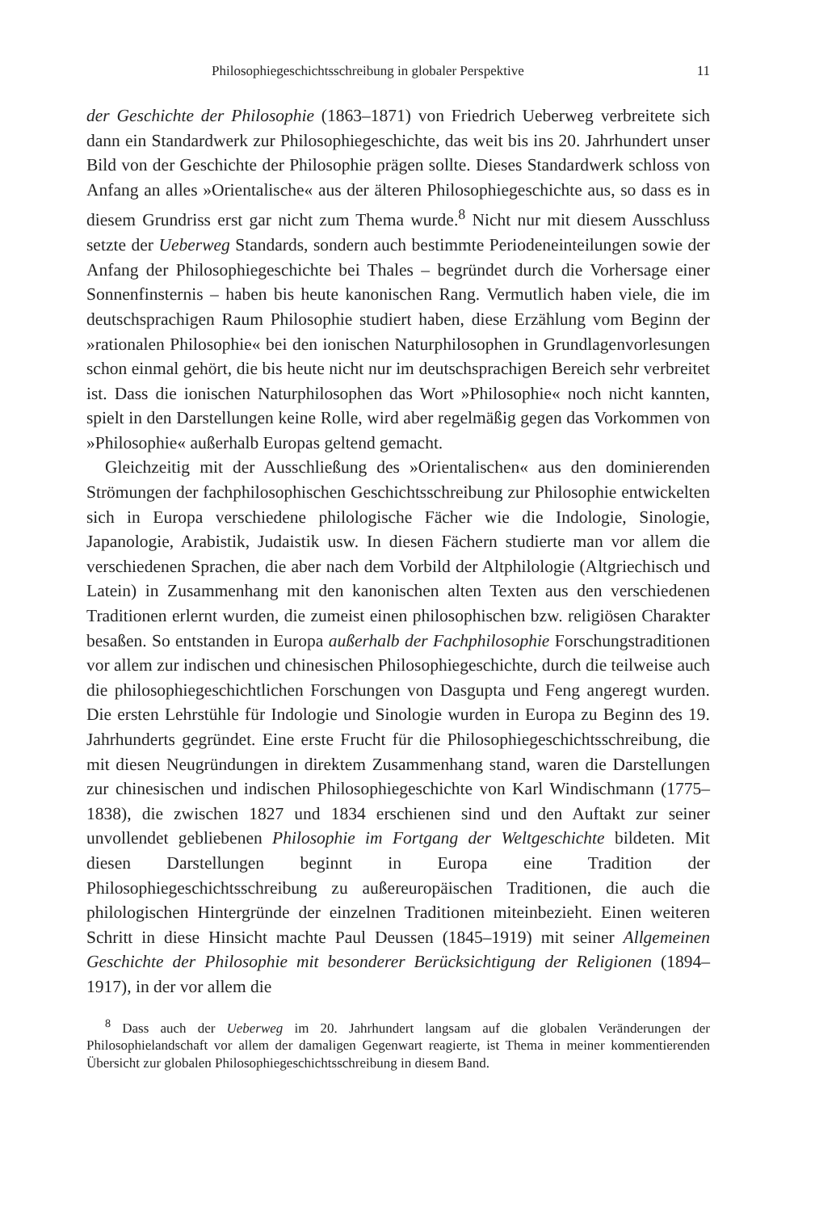Philosophiegeschichtsschreibung in globaler Perspektive 11
der Geschichte der Philosophie (1863–1871) von Friedrich Ueberweg verbreitete sich dann ein Standardwerk zur Philosophiegeschichte, das weit bis ins 20. Jahrhundert unser Bild von der Geschichte der Philosophie prägen sollte. Dieses Standardwerk schloss von Anfang an alles »Orientalische« aus der älteren Philosophiegeschichte aus, so dass es in diesem Grundriss erst gar nicht zum Thema wurde.<sup>8</sup> Nicht nur mit diesem Ausschluss setzte der Ueberweg Standards, sondern auch bestimmte Periodeneinteilungen sowie der Anfang der Philosophiegeschichte bei Thales – begründet durch die Vorhersage einer Sonnenfinsternis – haben bis heute kanonischen Rang. Vermutlich haben viele, die im deutschsprachigen Raum Philosophie studiert haben, diese Erzählung vom Beginn der »rationalen Philosophie« bei den ionischen Naturphilosophen in Grundlagenvorlesungen schon einmal gehört, die bis heute nicht nur im deutschsprachigen Bereich sehr verbreitet ist. Dass die ionischen Naturphilosophen das Wort »Philosophie« noch nicht kannten, spielt in den Darstellungen keine Rolle, wird aber regelmäßig gegen das Vorkommen von »Philosophie« außerhalb Europas geltend gemacht.
Gleichzeitig mit der Ausschließung des »Orientalischen« aus den dominierenden Strömungen der fachphilosophischen Geschichtsschreibung zur Philosophie entwickelten sich in Europa verschiedene philologische Fächer wie die Indologie, Sinologie, Japanologie, Arabistik, Judaistik usw. In diesen Fächern studierte man vor allem die verschiedenen Sprachen, die aber nach dem Vorbild der Altphilologie (Altgriechisch und Latein) in Zusammenhang mit den kanonischen alten Texten aus den verschiedenen Traditionen erlernt wurden, die zumeist einen philosophischen bzw. religiösen Charakter besaßen. So entstanden in Europa außerhalb der Fachphilosophie Forschungstraditionen vor allem zur indischen und chinesischen Philosophiegeschichte, durch die teilweise auch die philosophiegeschichtlichen Forschungen von Dasgupta und Feng angeregt wurden. Die ersten Lehrstühle für Indologie und Sinologie wurden in Europa zu Beginn des 19. Jahrhunderts gegründet. Eine erste Frucht für die Philosophiegeschichtsschreibung, die mit diesen Neugründungen in direktem Zusammenhang stand, waren die Darstellungen zur chinesischen und indischen Philosophiegeschichte von Karl Windischmann (1775–1838), die zwischen 1827 und 1834 erschienen sind und den Auftakt zur seiner unvollendet gebliebenen Philosophie im Fortgang der Weltgeschichte bildeten. Mit diesen Darstellungen beginnt in Europa eine Tradition der Philosophiegeschichtsschreibung zu außereuropäischen Traditionen, die auch die philologischen Hintergründe der einzelnen Traditionen miteinbezieht. Einen weiteren Schritt in diese Hinsicht machte Paul Deussen (1845–1919) mit seiner Allgemeinen Geschichte der Philosophie mit besonderer Berücksichtigung der Religionen (1894–1917), in der vor allem die
<sup>8</sup> Dass auch der Ueberweg im 20. Jahrhundert langsam auf die globalen Veränderungen der Philosophielandschaft vor allem der damaligen Gegenwart reagierte, ist Thema in meiner kommentierenden Übersicht zur globalen Philosophiegeschichtsschreibung in diesem Band.